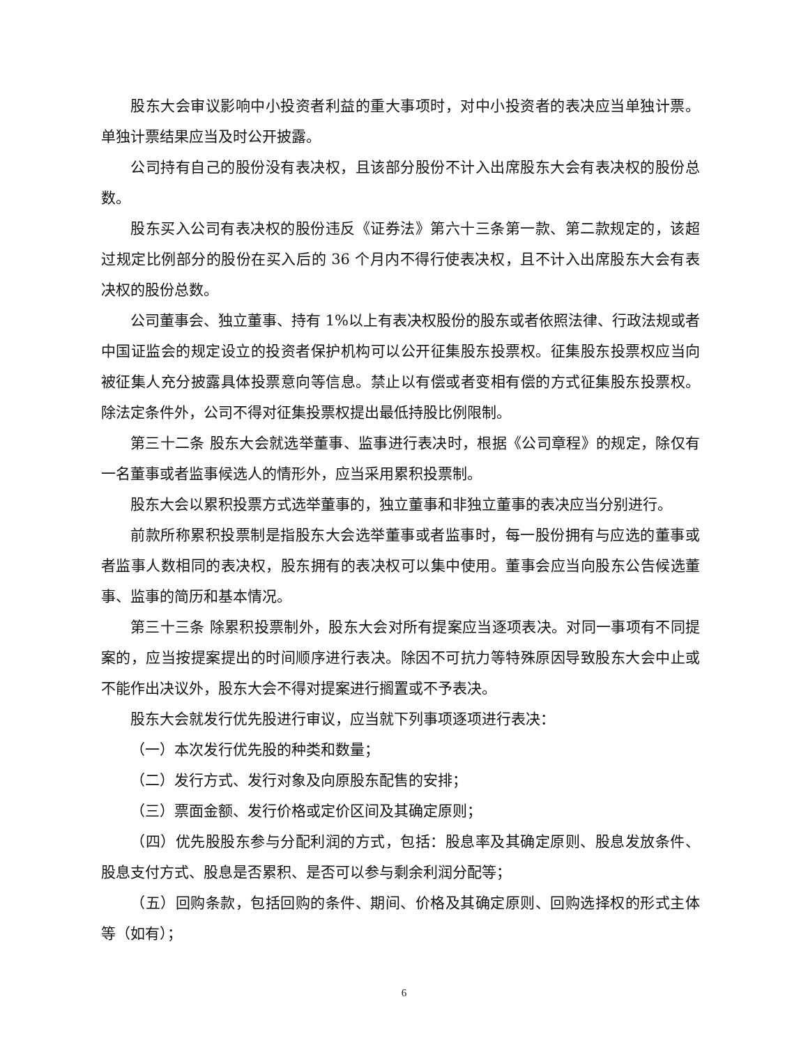股东大会审议影响中小投资者利益的重大事项时，对中小投资者的表决应当单独计票。单独计票结果应当及时公开披露。
公司持有自己的股份没有表决权，且该部分股份不计入出席股东大会有表决权的股份总数。
股东买入公司有表决权的股份违反《证券法》第六十三条第一款、第二款规定的，该超过规定比例部分的股份在买入后的 36 个月内不得行使表决权，且不计入出席股东大会有表决权的股份总数。
公司董事会、独立董事、持有 1%以上有表决权股份的股东或者依照法律、行政法规或者中国证监会的规定设立的投资者保护机构可以公开征集股东投票权。征集股东投票权应当向被征集人充分披露具体投票意向等信息。禁止以有偿或者变相有偿的方式征集股东投票权。除法定条件外，公司不得对征集投票权提出最低持股比例限制。
第三十二条 股东大会就选举董事、监事进行表决时，根据《公司章程》的规定，除仅有一名董事或者监事候选人的情形外，应当采用累积投票制。
股东大会以累积投票方式选举董事的，独立董事和非独立董事的表决应当分别进行。
前款所称累积投票制是指股东大会选举董事或者监事时，每一股份拥有与应选的董事或者监事人数相同的表决权，股东拥有的表决权可以集中使用。董事会应当向股东公告候选董事、监事的简历和基本情况。
第三十三条 除累积投票制外，股东大会对所有提案应当逐项表决。对同一事项有不同提案的，应当按提案提出的时间顺序进行表决。除因不可抗力等特殊原因导致股东大会中止或不能作出决议外，股东大会不得对提案进行搁置或不予表决。
股东大会就发行优先股进行审议，应当就下列事项逐项进行表决：
（一）本次发行优先股的种类和数量；
（二）发行方式、发行对象及向原股东配售的安排；
（三）票面金额、发行价格或定价区间及其确定原则；
（四）优先股股东参与分配利润的方式，包括：股息率及其确定原则、股息发放条件、股息支付方式、股息是否累积、是否可以参与剩余利润分配等；
（五）回购条款，包括回购的条件、期间、价格及其确定原则、回购选择权的形式主体等（如有）；
6